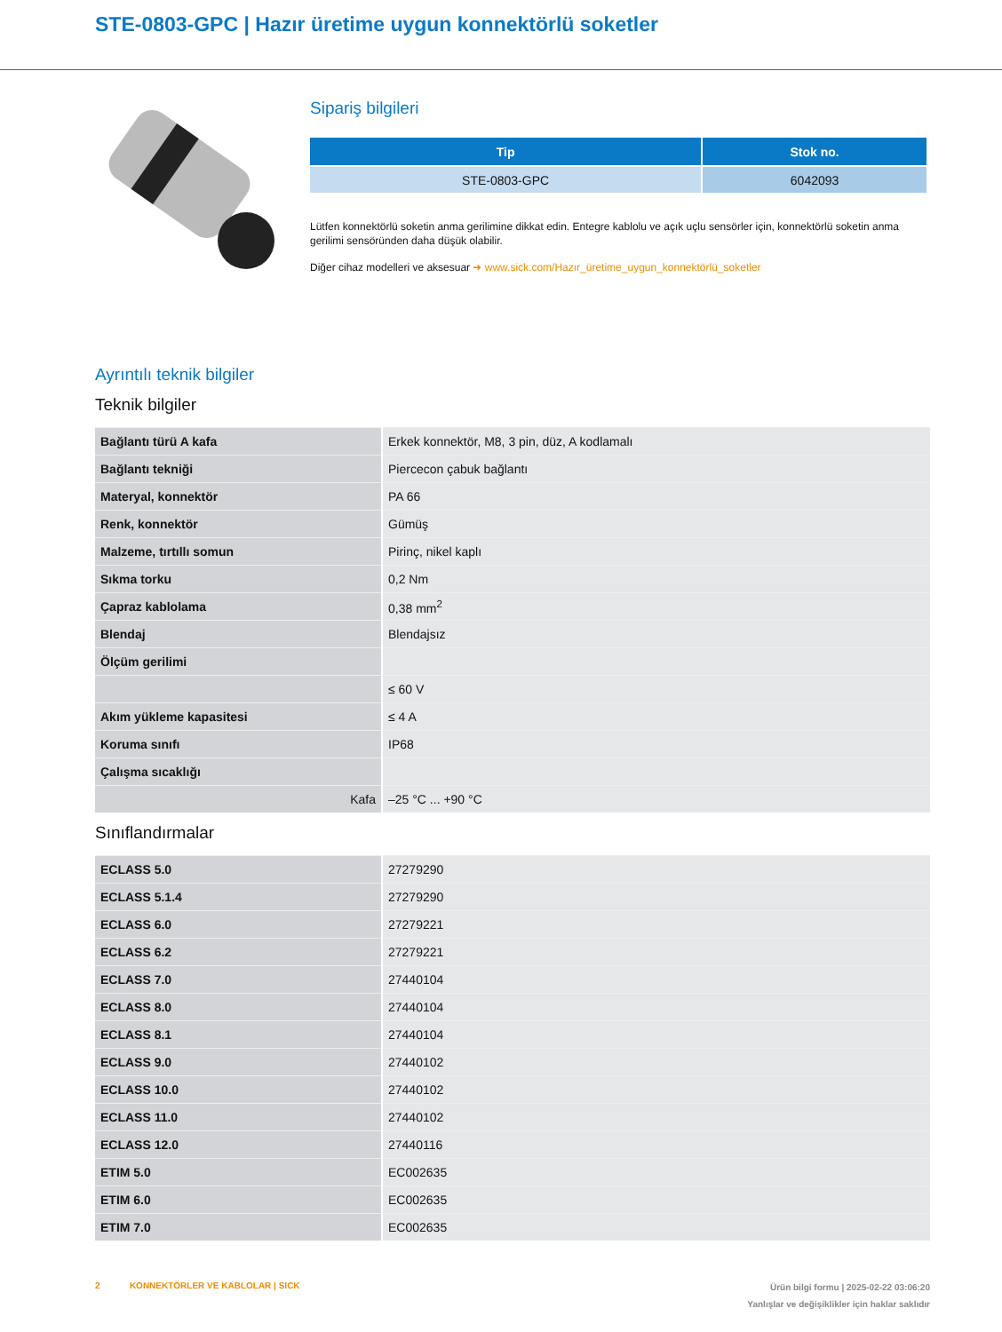STE-0803-GPC | Hazır üretime uygun konnektörlü soketler
Sipariş bilgileri
| Tip | Stok no. |
| --- | --- |
| STE-0803-GPC | 6042093 |
Lütfen konnektörlü soketin anma gerilimine dikkat edin. Entegre kablolu ve açık uçlu sensörler için, konnektörlü soketin anma gerilimi sensöründen daha düşük olabilir.
Diğer cihaz modelleri ve aksesuar ➜ www.sick.com/Hazır_üretime_uygun_konnektörlü_soketler
Ayrıntılı teknik bilgiler
Teknik bilgiler
| Bağlantı türü A kafa | Erkek konnektör, M8, 3 pin, düz, A kodlamalı |
| Bağlantı tekniği | Piercecon çabuk bağlantı |
| Materyal, konnektör | PA 66 |
| Renk, konnektör | Gümüş |
| Malzeme, tırtıllı somun | Pirinç, nikel kaplı |
| Sıkma torku | 0,2 Nm |
| Çapraz kablolama | 0,38 mm<sup>2</sup> |
| Blendaj | Blendajsız |
| Ölçüm gerilimi | |
| | ≤ 60 V |
| Akım yükleme kapasitesi | ≤ 4 A |
| Koruma sınıfı | IP68 |
| Çalışma sıcaklığı | |
| Kafa | –25 °C ... +90 °C |
Sınıflandırmalar
| ECLASS 5.0 | 27279290 |
| ECLASS 5.1.4 | 27279290 |
| ECLASS 6.0 | 27279221 |
| ECLASS 6.2 | 27279221 |
| ECLASS 7.0 | 27440104 |
| ECLASS 8.0 | 27440104 |
| ECLASS 8.1 | 27440104 |
| ECLASS 9.0 | 27440102 |
| ECLASS 10.0 | 27440102 |
| ECLASS 11.0 | 27440102 |
| ECLASS 12.0 | 27440116 |
| ETIM 5.0 | EC002635 |
| ETIM 6.0 | EC002635 |
| ETIM 7.0 | EC002635 |
Ürün bilgi formu | 2025-02-22 03:06:20
Yanlışlar ve değişiklikler için haklar saklıdır
2 KONNEKTÖRLER VE KABLOLAR | SICK